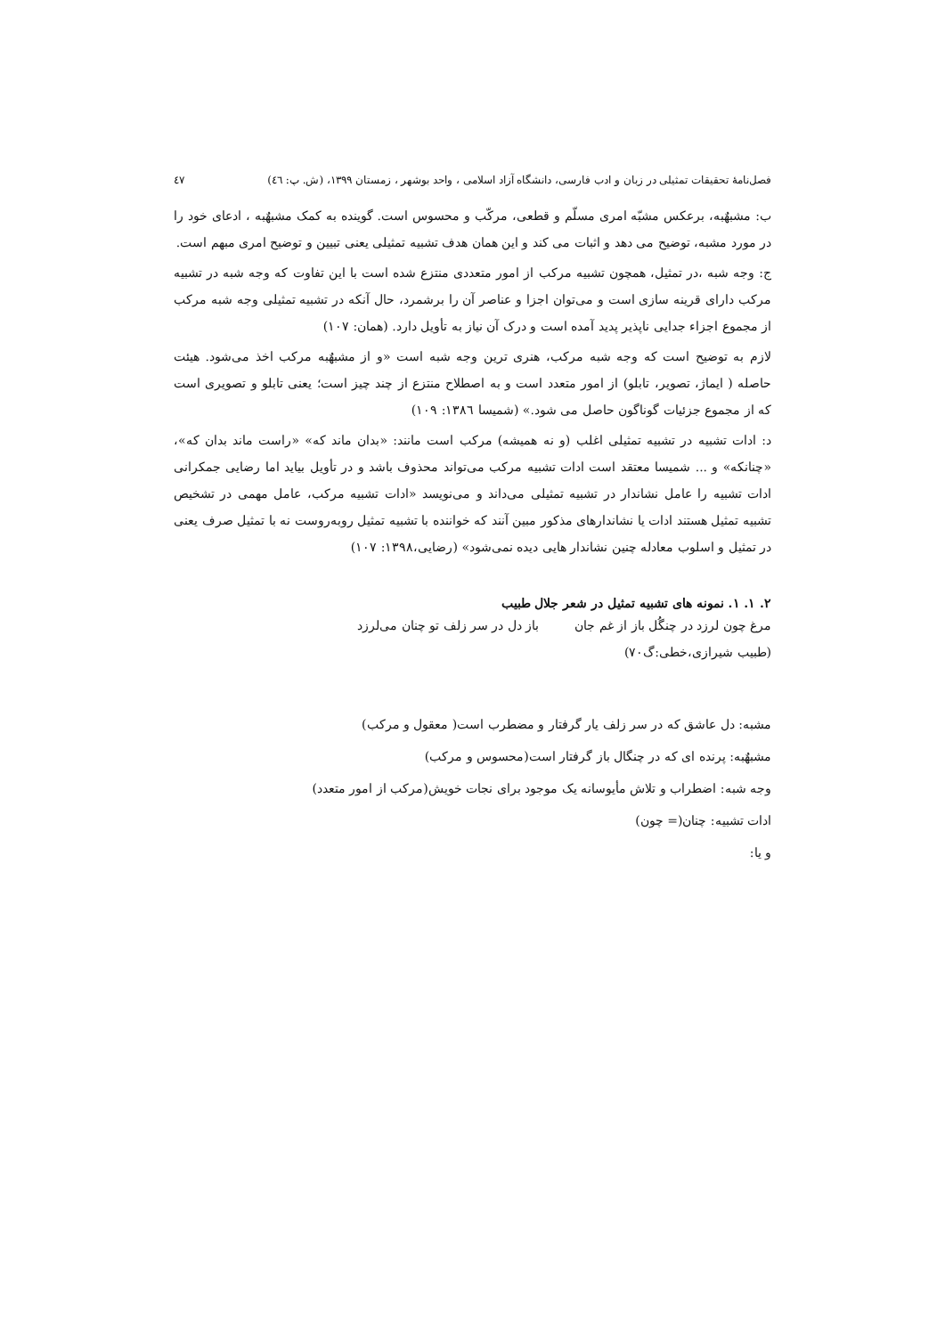فصل‌نامهٔ تحقیقات تمثیلی در زبان و ادب فارسی، دانشگاه آزاد اسلامی ، واحد بوشهر ، زمستان ۱۳۹۹، (ش. پ: ٤٦) ٤٧
ب: مشبهٌبه، برعکس مشبّه امری مسلّم و قطعی، مرکّب و محسوس است. گوینده به کمک مشبهٌبه ، ادعای خود را در مورد مشبه، توضیح می دهد و اثبات می کند و این همان هدف تشبیه تمثیلی یعنی تبیین و توضیح امری مبهم است.
ج: وجه شبه ،در تمثیل، همچون تشبیه مرکب از امور متعددی منتزع شده است با این تفاوت که وجه شبه در تشبیه مرکب دارای قرینه سازی است و می‌توان اجزا و عناصر آن را برشمرد، حال آنکه در تشبیه تمثیلی وجه شبه مرکب از مجموع اجزاء جدایی ناپذیر پدید آمده است و درک آن نیاز به تأویل دارد. (همان: ۱۰۷)
لازم به توضیح است که وجه شبه مرکب، هنری ترین وجه شبه است «و از مشبهٌبه مرکب اخذ می‌شود. هیئت حاصله ( ایماژ، تصویر، تابلو) از امور متعدد است و به اصطلاح منتزع از چند چیز است؛ یعنی تابلو و تصویری است که از مجموع جزئیات گوناگون حاصل می شود.» (شمیسا ۱۳۸٦: ۱۰۹)
د: ادات تشبیه در تشبیه تمثیلی اغلب (و نه همیشه) مرکب است مانند: «بدان ماند که» «راست ماند بدان که»، «چنانکه» و ... شمیسا معتقد است ادات تشبیه مرکب می‌تواند محذوف باشد و در تأویل بیاید اما رضایی جمکرانی ادات تشبیه را عامل نشاندار در تشبیه تمثیلی می‌داند و می‌نویسد «ادات تشبیه مرکب، عامل مهمی در تشخیص تشبیه تمثیل هستند ادات یا نشاندارهای مذکور مبین آنند که خواننده با تشبیه تمثیل روبه‌روست نه با تمثیل صرف یعنی در تمثیل و اسلوب معادله چنین نشاندار هایی دیده نمی‌شود» (رضایی،۱۳۹۸: ۱۰۷)
۲. ۱. ۱. نمونه های تشبیه تمثیل در شعر جلال طبیب
مرغ چون لرزد در چنگُل باز از غم جان باز دل در سر زلف تو چنان می‌لرزد
(طبیب شیرازی،خطی:گ۷۰)
مشبه: دل عاشق که در سر زلف یار گرفتار و مضطرب است( معقول و مرکب)
مشبهٌبه: پرنده ای که در چنگال باز گرفتار است(محسوس و مرکب)
وجه شبه: اضطراب و تلاش مأیوسانه یک موجود برای نجات خویش(مرکب از امور متعدد)
ادات تشبیه: چنان(= چون)
و یا: